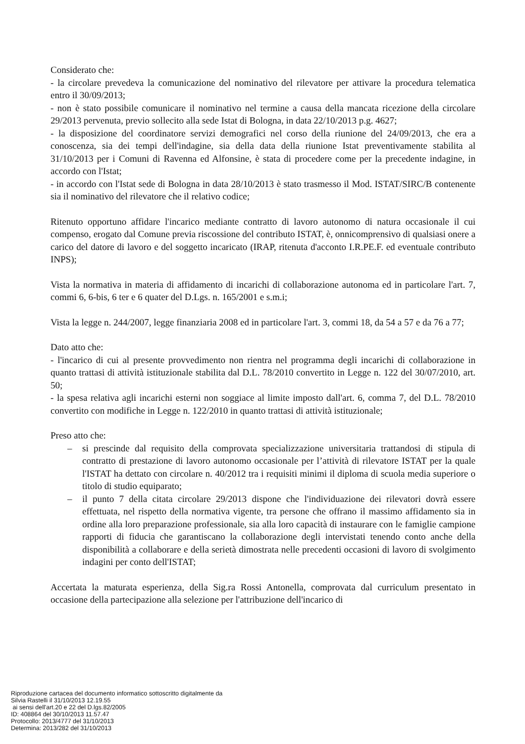Considerato che:
- la circolare prevedeva la comunicazione del nominativo del rilevatore per attivare la procedura telematica entro il 30/09/2013;
- non è stato possibile comunicare il nominativo nel termine a causa della mancata ricezione della circolare 29/2013 pervenuta, previo sollecito alla sede Istat di Bologna, in data 22/10/2013 p.g. 4627;
- la disposizione del coordinatore servizi demografici nel corso della riunione del 24/09/2013, che era a conoscenza, sia dei tempi dell'indagine, sia della data della riunione Istat preventivamente stabilita al 31/10/2013 per i Comuni di Ravenna ed Alfonsine, è stata di procedere come per la precedente indagine, in accordo con l'Istat;
- in accordo con l'Istat sede di Bologna in data 28/10/2013 è stato trasmesso il Mod. ISTAT/SIRC/B contenente sia il nominativo del rilevatore che il relativo codice;
Ritenuto opportuno affidare l'incarico mediante contratto di lavoro autonomo di natura occasionale il cui compenso, erogato dal Comune previa riscossione del contributo ISTAT, è, onnicomprensivo di qualsiasi onere a carico del datore di lavoro e del soggetto incaricato (IRAP, ritenuta d'acconto I.R.PE.F. ed eventuale contributo INPS);
Vista la normativa in materia di affidamento di incarichi di collaborazione autonoma ed in particolare l'art. 7, commi 6, 6-bis, 6 ter e 6 quater del D.Lgs. n. 165/2001 e s.m.i;
Vista la legge n. 244/2007, legge finanziaria 2008 ed in particolare l'art. 3, commi 18, da 54 a 57 e da 76 a 77;
Dato atto che:
- l'incarico di cui al presente provvedimento non rientra nel programma degli incarichi di collaborazione in quanto trattasi di attività istituzionale stabilita dal D.L. 78/2010 convertito in Legge n. 122 del 30/07/2010, art. 50;
- la spesa relativa agli incarichi esterni non soggiace al limite imposto dall'art. 6, comma 7, del D.L. 78/2010 convertito con modifiche in Legge n. 122/2010 in quanto trattasi di attività istituzionale;
Preso atto che:
– si prescinde dal requisito della comprovata specializzazione universitaria trattandosi di stipula di contratto di prestazione di lavoro autonomo occasionale per l’attività di rilevatore ISTAT per la quale l'ISTAT ha dettato con circolare n. 40/2012 tra i requisiti minimi il diploma di scuola media superiore o titolo di studio equiparato;
– il punto 7 della citata circolare 29/2013 dispone che l'individuazione dei rilevatori dovrà essere effettuata, nel rispetto della normativa vigente, tra persone che offrano il massimo affidamento sia in ordine alla loro preparazione professionale, sia alla loro capacità di instaurare con le famiglie campione rapporti di fiducia che garantiscano la collaborazione degli intervistati tenendo conto anche della disponibilità a collaborare e della serietà dimostrata nelle precedenti occasioni di lavoro di svolgimento indagini per conto dell'ISTAT;
Accertata la maturata esperienza, della Sig.ra Rossi Antonella, comprovata dal curriculum presentato in occasione della partecipazione alla selezione per l'attribuzione dell'incarico di
Riproduzione cartacea del documento informatico sottoscritto digitalmente da
Silvia Rastelli il 31/10/2013 12.19.55
ai sensi dell'art.20 e 22 del D.lgs.82/2005
ID: 408864 del 30/10/2013 11.57.47
Protocollo: 2013/4777 del 31/10/2013
Determina: 2013/282 del 31/10/2013